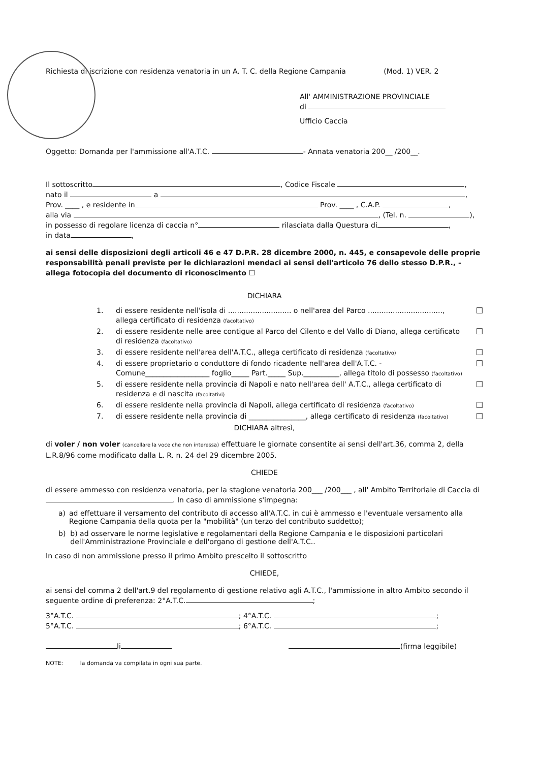Richiesta di iscrizione con residenza venatoria in un A. T. C. della Regione Campania (Mod. 1) VER. 2
All' AMMINISTRAZIONE PROVINCIALE
di
Ufficio Caccia
Oggetto: Domanda per l'ammissione all'A.T.C. - Annata venatoria 200__ /200__.
Il sottoscritto , Codice Fiscale ,
nato il a ,
Prov. ____ , e residente in Prov. ____ , C.A.P. ,
alla via , (Tel. n. ),
in possesso di regolare licenza di caccia n° rilasciata dalla Questura di ,
in data ,
ai sensi delle disposizioni degli articoli 46 e 47 D.P.R. 28 dicembre 2000, n. 445, e consapevole delle proprie responsabilità penali previste per le dichiarazioni mendaci ai sensi dell'articolo 76 dello stesso D.P.R., - allega fotocopia del documento di riconoscimento ☐
DICHIARA
1. di essere residente nell'isola di ............................ o nell'area del Parco ................................., allega certificato di residenza (facoltativo) ☐
2. di essere residente nelle aree contigue al Parco del Cilento e del Vallo di Diano, allega certificato di residenza (facoltativo) ☐
3. di essere residente nell'area dell'A.T.C., allega certificato di residenza (facoltativo) ☐
4. di essere proprietario o conduttore di fondo ricadente nell'area dell'A.T.C. - Comune__________________ foglio_____ Part._____ Sup.__________, allega titolo di possesso (facoltativo) ☐
5. di essere residente nella provincia di Napoli e nato nell'area dell' A.T.C., allega certificato di residenza e di nascita (facoltativi) ☐
6. di essere residente nella provincia di Napoli, allega certificato di residenza (facoltativo) ☐
7. di essere residente nella provincia di ________________, allega certificato di residenza (facoltativo) ☐
DICHIARA altresì,
di voler / non voler (cancellare la voce che non interessa) effettuare le giornate consentite ai sensi dell'art.36, comma 2, della L.R.8/96 come modificato dalla L. R. n. 24 del 29 dicembre 2005.
CHIEDE
di essere ammesso con residenza venatoria, per la stagione venatoria 200___ /200___ , all' Ambito Territoriale di Caccia di . In caso di ammissione s'impegna:
a) ad effettuare il versamento del contributo di accesso all'A.T.C. in cui è ammesso e l'eventuale versamento alla Regione Campania della quota per la "mobilità" (un terzo del contributo suddetto);
b) b) ad osservare le norme legislative e regolamentari della Regione Campania e le disposizioni particolari dell'Amministrazione Provinciale e dell'organo di gestione dell'A.T.C..
In caso di non ammissione presso il primo Ambito prescelto il sottoscritto
CHIEDE,
ai sensi del comma 2 dell'art.9 del regolamento di gestione relativo agli A.T.C., l'ammissione in altro Ambito secondo il seguente ordine di preferenza: 2°A.T.C. ;
3°A.T.C. ; 4°A.T.C. ;
5°A.T.C. ; 6°A.T.C. ;
li (firma leggibile)
NOTE: la domanda va compilata in ogni sua parte.